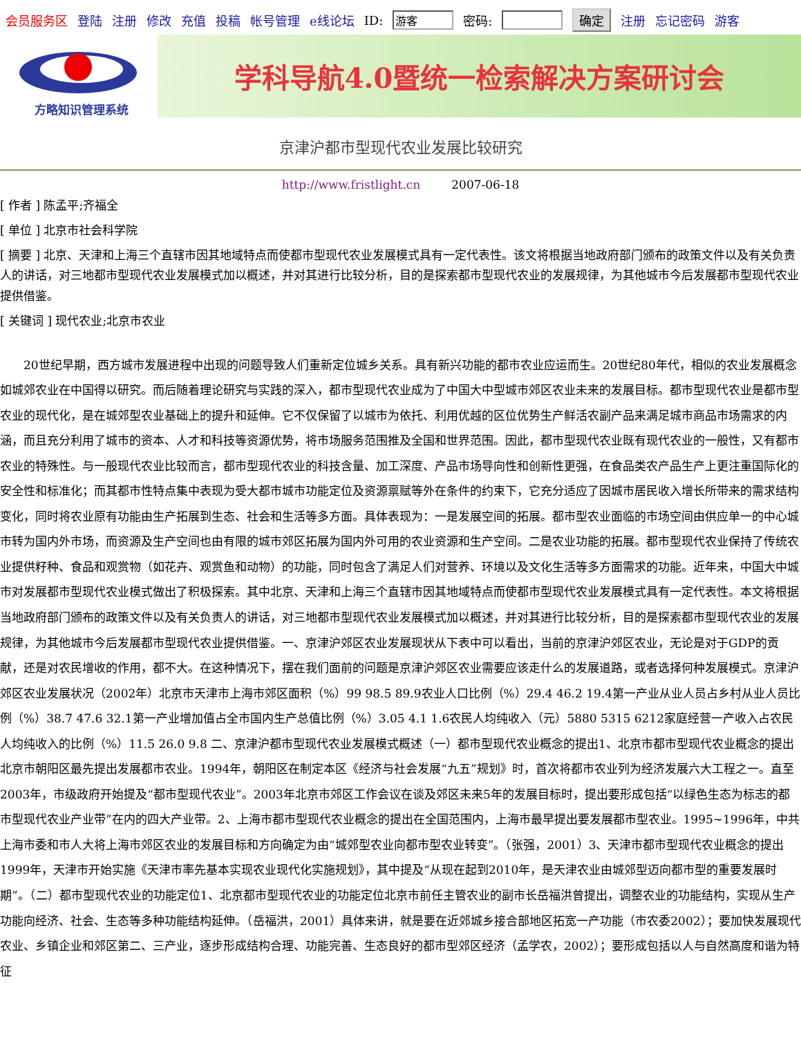会员服务区 登陆 注册 修改 充值 投稿 帐号管理 e线论坛 ID: 游客 密码: 确定 注册 忘记密码 游客
方略知识管理系统
学科导航4.0暨统一检索解决方案研讨会
京津沪都市型现代农业发展比较研究
http://www.fristlight.cn 2007-06-18
[ 作者 ] 陈孟平;齐福全
[ 单位 ] 北京市社会科学院
[ 摘要 ] 北京、天津和上海三个直辖市因其地域特点而使都市型现代农业发展模式具有一定代表性。该文将根据当地政府部门颁布的政策文件以及有关负责人的讲话，对三地都市型现代农业发展模式加以概述，并对其进行比较分析，目的是探索都市型现代农业的发展规律，为其他城市今后发展都市型现代农业提供借鉴。
[ 关键词 ] 现代农业;北京市农业
20世纪早期，西方城市发展进程中出现的问题导致人们重新定位城乡关系。具有新兴功能的都市农业应运而生。20世纪80年代，相似的农业发展概念如城郊农业在中国得以研究。而后随着理论研究与实践的深入，都市型现代农业成为了中国大中型城市郊区农业未来的发展目标。都市型现代农业是都市型农业的现代化，是在城郊型农业基础上的提升和延伸。它不仅保留了以城市为依托、利用优越的区位优势生产鲜活农副产品来满足城市商品市场需求的内涵，而且充分利用了城市的资本、人才和科技等资源优势，将市场服务范围推及全国和世界范围。因此，都市型现代农业既有现代农业的一般性，又有都市农业的特殊性。与一般现代农业比较而言，都市型现代农业的科技含量、加工深度、产品市场导向性和创新性更强，在食品类农产品生产上更注重国际化的安全性和标准化；而其都市性特点集中表现为受大都市城市功能定位及资源禀赋等外在条件的约束下，它充分适应了因城市居民收入增长所带来的需求结构变化，同时将农业原有功能由生产拓展到生态、社会和生活等多方面。具体表现为：一是发展空间的拓展。都市型农业面临的市场空间由供应单一的中心城市转为国内外市场，而资源及生产空间也由有限的城市郊区拓展为国内外可用的农业资源和生产空间。二是农业功能的拓展。都市型现代农业保持了传统农业提供籽种、食品和观赏物（如花卉、观赏鱼和动物）的功能，同时包含了满足人们对营养、环境以及文化生活等多方面需求的功能。近年来，中国大中城市对发展都市型现代农业模式做出了积极探索。其中北京、天津和上海三个直辖市因其地域特点而使都市型现代农业发展模式具有一定代表性。本文将根据当地政府部门颁布的政策文件以及有关负责人的讲话，对三地都市型现代农业发展模式加以概述，并对其进行比较分析，目的是探索都市型现代农业的发展规律，为其他城市今后发展都市型现代农业提供借鉴。一、京津沪郊区农业发展现状从下表中可以看出，当前的京津沪郊区农业，无论是对于GDP的贡献，还是对农民增收的作用，都不大。在这种情况下，摆在我们面前的问题是京津沪郊区农业需要应该走什么的发展道路，或者选择何种发展模式。京津沪郊区农业发展状况（2002年）北京市天津市上海市郊区面积（%）99 98.5 89.9农业人口比例（%）29.4 46.2 19.4第一产业从业人员占乡村从业人员比例（%）38.7 47.6 32.1第一产业增加值占全市国内生产总值比例（%）3.05 4.1 1.6农民人均纯收入（元）5880 5315 6212家庭经营一产收入占农民人均纯收入的比例（%）11.5 26.0 9.8 二、京津沪都市型现代农业发展模式概述（一）都市型现代农业概念的提出1、北京市都市型现代农业概念的提出北京市朝阳区最先提出发展都市农业。1994年，朝阳区在制定本区《经济与社会发展“九五”规划》时，首次将都市农业列为经济发展六大工程之一。直至2003年，市级政府开始提及“都市型现代农业”。2003年北京市郊区工作会议在谈及郊区未来5年的发展目标时，提出要形成包括“以绿色生态为标志的都市型现代农业产业带”在内的四大产业带。2、上海市都市型现代农业概念的提出在全国范围内，上海市最早提出要发展都市型农业。1995~1996年，中共上海市委和市人大将上海市郊区农业的发展目标和方向确定为由“城郊型农业向都市型农业转变”。（张强，2001）3、天津市都市型现代农业概念的提出1999年，天津市开始实施《天津市率先基本实现农业现代化实施规划》，其中提及“从现在起到2010年，是天津农业由城郊型迈向都市型的重要发展时期”。（二）都市型现代农业的功能定位1、北京都市型现代农业的功能定位北京市前任主管农业的副市长岳福洪曾提出，调整农业的功能结构，实现从生产功能向经济、社会、生态等多种功能结构延伸。（岳福洪，2001）具体来讲，就是要在近郊城乡接合部地区拓宽一产功能（市农委2002）；要加快发展现代农业、乡镇企业和郊区第二、三产业，逐步形成结构合理、功能完善、生态良好的都市型郊区经济（孟学农，2002）；要形成包括以人与自然高度和谐为特征